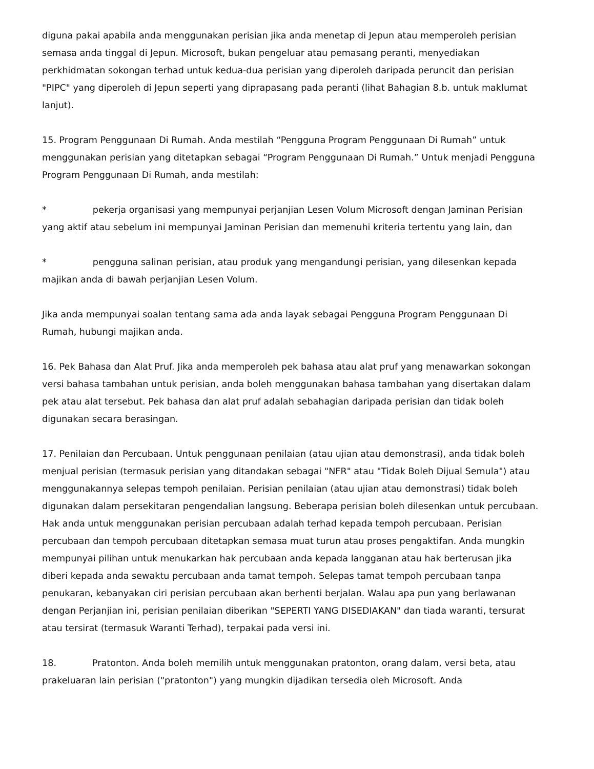diguna pakai apabila anda menggunakan perisian jika anda menetap di Jepun atau memperoleh perisian semasa anda tinggal di Jepun. Microsoft, bukan pengeluar atau pemasang peranti, menyediakan perkhidmatan sokongan terhad untuk kedua-dua perisian yang diperoleh daripada peruncit dan perisian "PIPC" yang diperoleh di Jepun seperti yang diprapasang pada peranti (lihat Bahagian 8.b. untuk maklumat lanjut).
15. Program Penggunaan Di Rumah. Anda mestilah “Pengguna Program Penggunaan Di Rumah” untuk menggunakan perisian yang ditetapkan sebagai “Program Penggunaan Di Rumah.” Untuk menjadi Pengguna Program Penggunaan Di Rumah, anda mestilah:
* pekerja organisasi yang mempunyai perjanjian Lesen Volum Microsoft dengan Jaminan Perisian yang aktif atau sebelum ini mempunyai Jaminan Perisian dan memenuhi kriteria tertentu yang lain, dan
* pengguna salinan perisian, atau produk yang mengandungi perisian, yang dilesenkan kepada majikan anda di bawah perjanjian Lesen Volum.
Jika anda mempunyai soalan tentang sama ada anda layak sebagai Pengguna Program Penggunaan Di Rumah, hubungi majikan anda.
16. Pek Bahasa dan Alat Pruf. Jika anda memperoleh pek bahasa atau alat pruf yang menawarkan sokongan versi bahasa tambahan untuk perisian, anda boleh menggunakan bahasa tambahan yang disertakan dalam pek atau alat tersebut. Pek bahasa dan alat pruf adalah sebahagian daripada perisian dan tidak boleh digunakan secara berasingan.
17. Penilaian dan Percubaan. Untuk penggunaan penilaian (atau ujian atau demonstrasi), anda tidak boleh menjual perisian (termasuk perisian yang ditandakan sebagai "NFR" atau "Tidak Boleh Dijual Semula") atau menggunakannya selepas tempoh penilaian. Perisian penilaian (atau ujian atau demonstrasi) tidak boleh digunakan dalam persekitaran pengendalian langsung. Beberapa perisian boleh dilesenkan untuk percubaan. Hak anda untuk menggunakan perisian percubaan adalah terhad kepada tempoh percubaan. Perisian percubaan dan tempoh percubaan ditetapkan semasa muat turun atau proses pengaktifan. Anda mungkin mempunyai pilihan untuk menukarkan hak percubaan anda kepada langganan atau hak berterusan jika diberi kepada anda sewaktu percubaan anda tamat tempoh. Selepas tamat tempoh percubaan tanpa penukaran, kebanyakan ciri perisian percubaan akan berhenti berjalan. Walau apa pun yang berlawanan dengan Perjanjian ini, perisian penilaian diberikan "SEPERTI YANG DISEDIAKAN" dan tiada waranti, tersurat atau tersirat (termasuk Waranti Terhad), terpakai pada versi ini.
18. Pratonton. Anda boleh memilih untuk menggunakan pratonton, orang dalam, versi beta, atau prakeluaran lain perisian ("pratonton") yang mungkin dijadikan tersedia oleh Microsoft. Anda